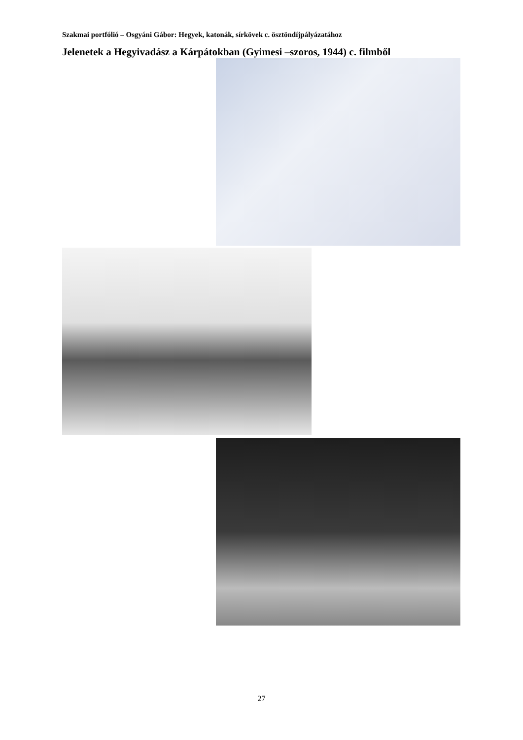Szakmai portfólió – Osgyáni Gábor: Hegyek, katonák, sírkövek c. ösztöndíjpályázatához
Jelenetek a Hegyivadász a Kárpátokban (Gyimesi –szoros, 1944) c. filmből
27